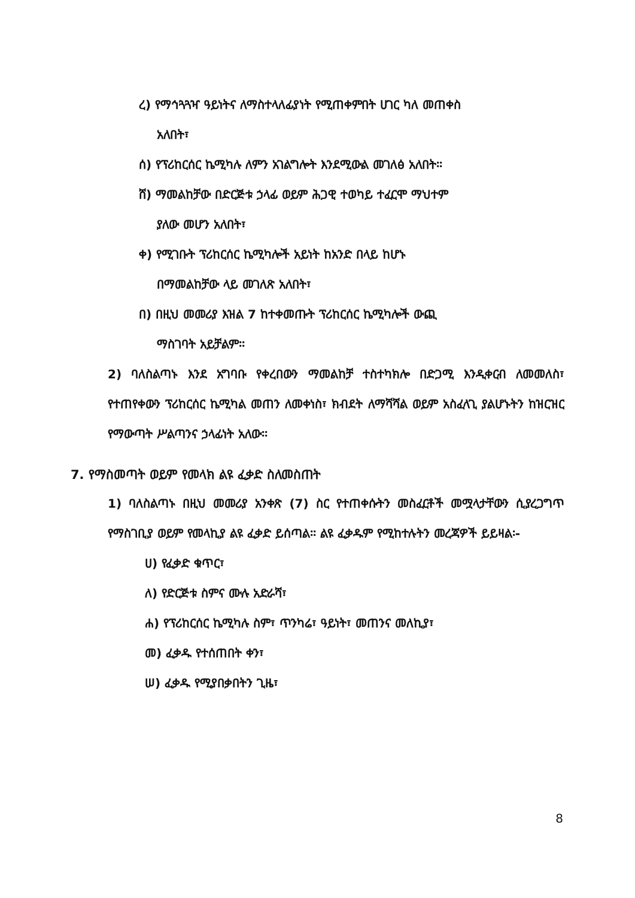ረ) የማኅጓጓዣ ዓይነትና ለማስተላለፊያነት የሚጠቀምበት ሀገር ካለ መጠቀስ
አለበት፣
ሰ) የፕሪከርሰር ኬሚካሉ ለምን አገልግሎት እንደሚውል መገለፅ አለበት፡፡
ሸ) ማመልከቻው በድርጅቱ ኃላፊ ወይም ሕጋዊ ተወካይ ተፈርሞ ማህተም
ያለው መሆን አለበት፣
ቀ) የሚገቡት ፕሪከርሰር ኬሚካሎች አይነት ከአንድ በላይ ከሆኑ
በማመልከቻው ላይ መገለጽ አለበት፣
በ) በዚህ መመሪያ እዝል 7 ከተቀመጡት ፕሪከርሰር ኬሚካሎች ውጪ
ማስገባት አይቻልም፡፡
2) ባለስልጣኑ እንደ አግባቡ የቀረበውን ማመልከቻ ተስተካክሎ በድጋሚ እንዲቀርብ ለመመለስ፣ የተጠየቀውን ፕሪከርሰር ኬሚካል መጠን ለመቀነስ፣ ክብደት ለማሻሻል ወይም አስፈላጊ ያልሆኑትን ከዝርዝር የማውጣት ሥልጣንና ኃላፊነት አለው፡፡
7. የማስመጣት ወይም የመላክ ልዩ ፈቃድ ስለመስጠት
1) ባለስልጣኑ በዚህ መመሪያ አንቀጽ (7) ስር የተጠቀሱትን መስፈርቶች መሟላታቸውን ሲያረጋግጥ የማስገቢያ ወይም የመላኪያ ልዩ ፈቃድ ይሰጣል፡፡ ልዩ ፈቃዱም የሚከተሉትን መረጃዎች ይይዛል፡-
ሀ) የፈቃድ ቁጥር፣
ለ) የድርጅቱ ስምና ሙሉ አድራሻ፣
ሐ) የፕሪከርሰር ኬሚካሉ ስም፣ ጥንካሬ፣ ዓይነት፣ መጠንና መለኪያ፣
መ) ፈቃዱ የተሰጠበት ቀን፣
ሠ) ፈቃዱ የሚያበቃበትን ጊዜ፣
8